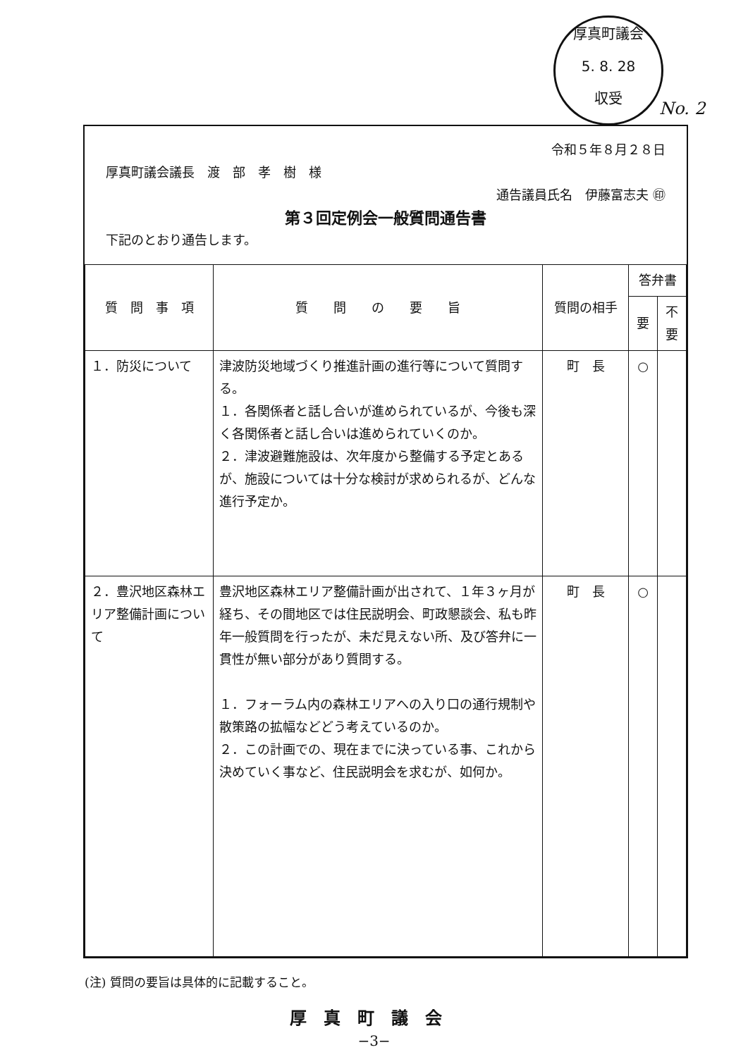厚真町議会
5. 8. 28
収受
No. 2
令和５年８月２８日
厚真町議会議長　渡　部　孝　樹　様
通告議員氏名　伊藤富志夫 ㊞
第３回定例会一般質問通告書
下記のとおり通告します。
| 質 問 事 項 | 質 問 の 要 旨 | 質問の相手 | 答弁書 | |
| --- | --- | --- | --- | --- |
| | | | 要 | 不要 |
| １．防災について | 津波防災地域づくり推進計画の進行等について質問する。 １．各関係者と話し合いが進められているが、今後も深く各関係者と話し合いは進められていくのか。 ２．津波避難施設は、次年度から整備する予定とあるが、施設については十分な検討が求められるが、どんな進行予定か。 | 町 長 | ○ | |
| ２．豊沢地区森林エリア整備計画について | 豊沢地区森林エリア整備計画が出されて、１年３ヶ月が経ち、その間地区では住民説明会、町政懇談会、私も昨年一般質問を行ったが、未だ見えない所、及び答弁に一貫性が無い部分があり質問する。 １．フォーラム内の森林エリアへの入り口の通行規制や散策路の拡幅などどう考えているのか。 ２．この計画での、現在までに決っている事、これから決めていく事など、住民説明会を求むが、如何か。 | 町 長 | ○ | |
(注) 質問の要旨は具体的に記載すること。
厚真町議会
−3−